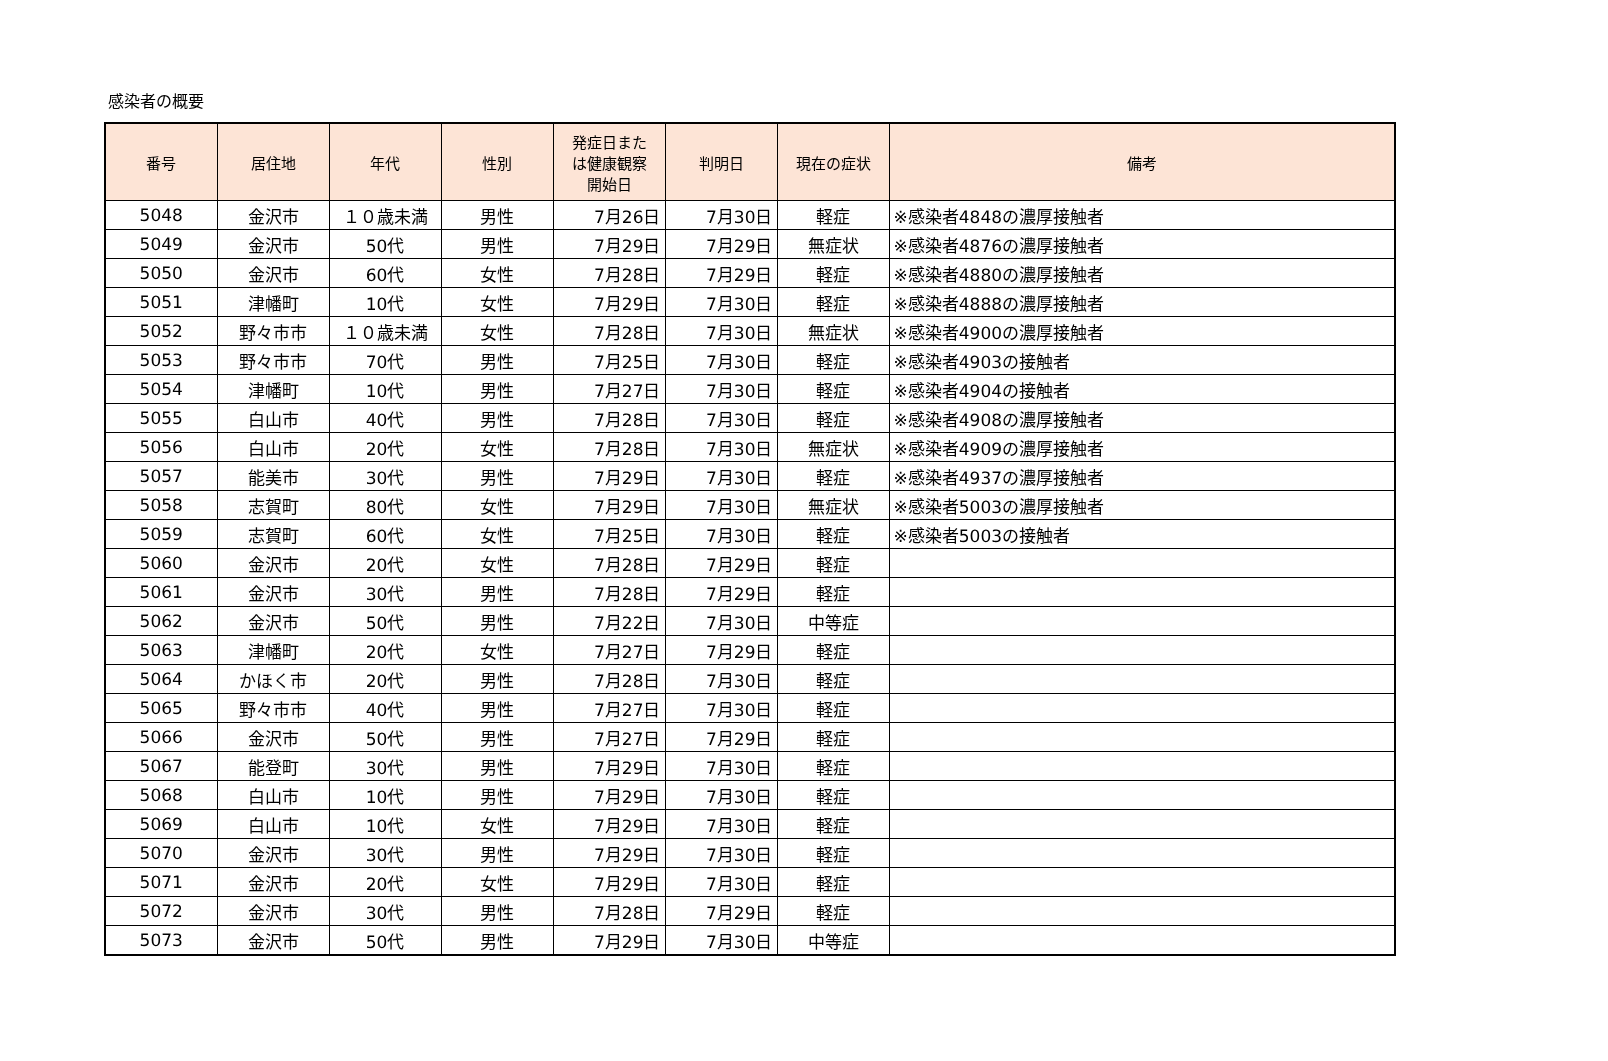感染者の概要
| 番号 | 居住地 | 年代 | 性別 | 発症日また は健康観察 開始日 | 判明日 | 現在の症状 | 備考 |
| --- | --- | --- | --- | --- | --- | --- | --- |
| 5048 | 金沢市 | １０歳未満 | 男性 | 7月26日 | 7月30日 | 軽症 | ※感染者4848の濃厚接触者 |
| 5049 | 金沢市 | 50代 | 男性 | 7月29日 | 7月29日 | 無症状 | ※感染者4876の濃厚接触者 |
| 5050 | 金沢市 | 60代 | 女性 | 7月28日 | 7月29日 | 軽症 | ※感染者4880の濃厚接触者 |
| 5051 | 津幡町 | 10代 | 女性 | 7月29日 | 7月30日 | 軽症 | ※感染者4888の濃厚接触者 |
| 5052 | 野々市市 | １０歳未満 | 女性 | 7月28日 | 7月30日 | 無症状 | ※感染者4900の濃厚接触者 |
| 5053 | 野々市市 | 70代 | 男性 | 7月25日 | 7月30日 | 軽症 | ※感染者4903の接触者 |
| 5054 | 津幡町 | 10代 | 男性 | 7月27日 | 7月30日 | 軽症 | ※感染者4904の接触者 |
| 5055 | 白山市 | 40代 | 男性 | 7月28日 | 7月30日 | 軽症 | ※感染者4908の濃厚接触者 |
| 5056 | 白山市 | 20代 | 女性 | 7月28日 | 7月30日 | 無症状 | ※感染者4909の濃厚接触者 |
| 5057 | 能美市 | 30代 | 男性 | 7月29日 | 7月30日 | 軽症 | ※感染者4937の濃厚接触者 |
| 5058 | 志賀町 | 80代 | 女性 | 7月29日 | 7月30日 | 無症状 | ※感染者5003の濃厚接触者 |
| 5059 | 志賀町 | 60代 | 女性 | 7月25日 | 7月30日 | 軽症 | ※感染者5003の接触者 |
| 5060 | 金沢市 | 20代 | 女性 | 7月28日 | 7月29日 | 軽症 | |
| 5061 | 金沢市 | 30代 | 男性 | 7月28日 | 7月29日 | 軽症 | |
| 5062 | 金沢市 | 50代 | 男性 | 7月22日 | 7月30日 | 中等症 | |
| 5063 | 津幡町 | 20代 | 女性 | 7月27日 | 7月29日 | 軽症 | |
| 5064 | かほく市 | 20代 | 男性 | 7月28日 | 7月30日 | 軽症 | |
| 5065 | 野々市市 | 40代 | 男性 | 7月27日 | 7月30日 | 軽症 | |
| 5066 | 金沢市 | 50代 | 男性 | 7月27日 | 7月29日 | 軽症 | |
| 5067 | 能登町 | 30代 | 男性 | 7月29日 | 7月30日 | 軽症 | |
| 5068 | 白山市 | 10代 | 男性 | 7月29日 | 7月30日 | 軽症 | |
| 5069 | 白山市 | 10代 | 女性 | 7月29日 | 7月30日 | 軽症 | |
| 5070 | 金沢市 | 30代 | 男性 | 7月29日 | 7月30日 | 軽症 | |
| 5071 | 金沢市 | 20代 | 女性 | 7月29日 | 7月30日 | 軽症 | |
| 5072 | 金沢市 | 30代 | 男性 | 7月28日 | 7月29日 | 軽症 | |
| 5073 | 金沢市 | 50代 | 男性 | 7月29日 | 7月30日 | 中等症 | |